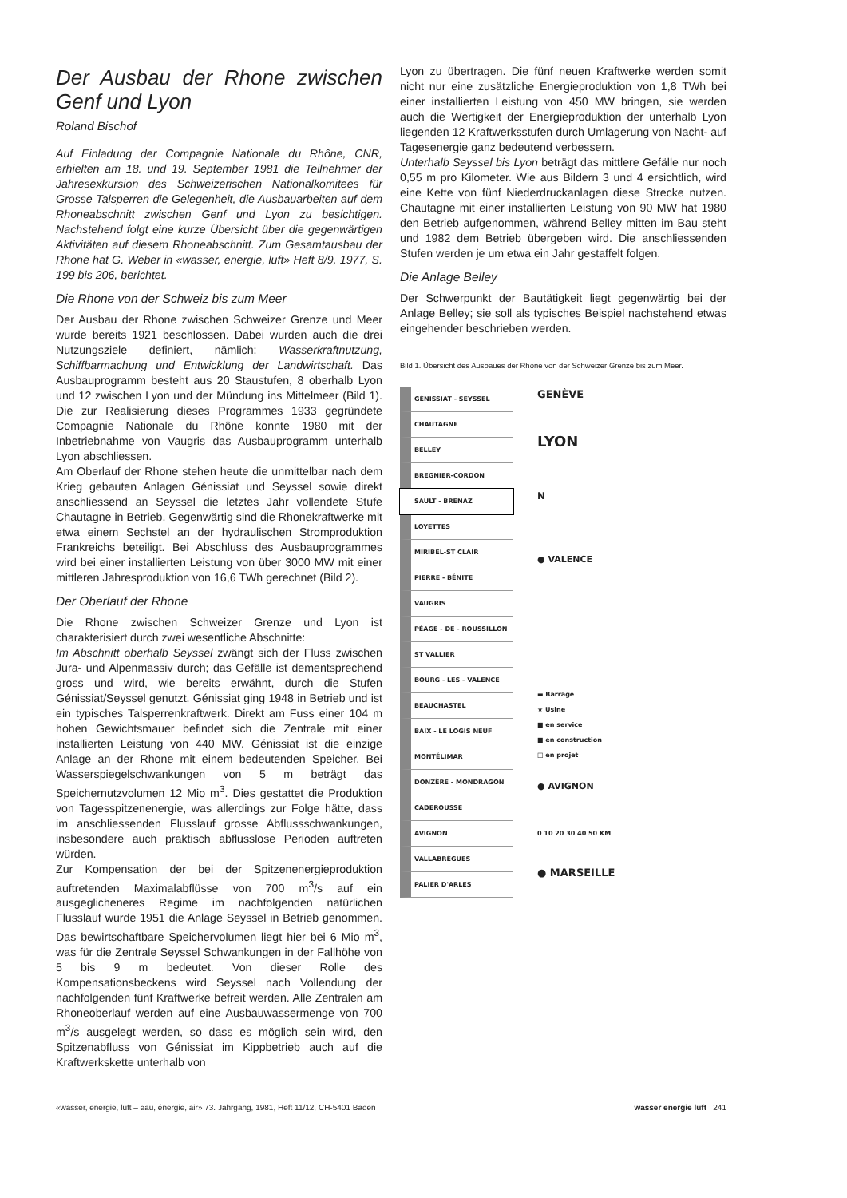Der Ausbau der Rhone zwischen Genf und Lyon
Roland Bischof
Auf Einladung der Compagnie Nationale du Rhône, CNR, erhielten am 18. und 19. September 1981 die Teilnehmer der Jahresexkursion des Schweizerischen Nationalkomitees für Grosse Talsperren die Gelegenheit, die Ausbauarbeiten auf dem Rhoneabschnitt zwischen Genf und Lyon zu besichtigen. Nachstehend folgt eine kurze Übersicht über die gegenwärtigen Aktivitäten auf diesem Rhoneabschnitt. Zum Gesamtausbau der Rhone hat G. Weber in «wasser, energie, luft» Heft 8/9, 1977, S. 199 bis 206, berichtet.
Die Rhone von der Schweiz bis zum Meer
Der Ausbau der Rhone zwischen Schweizer Grenze und Meer wurde bereits 1921 beschlossen. Dabei wurden auch die drei Nutzungsziele definiert, nämlich: Wasserkraftnutzung, Schiffbarmachung und Entwicklung der Landwirtschaft. Das Ausbauprogramm besteht aus 20 Staustufen, 8 oberhalb Lyon und 12 zwischen Lyon und der Mündung ins Mittelmeer (Bild 1). Die zur Realisierung dieses Programmes 1933 gegründete Compagnie Nationale du Rhône konnte 1980 mit der Inbetriebnahme von Vaugris das Ausbauprogramm unterhalb Lyon abschliessen.
Am Oberlauf der Rhone stehen heute die unmittelbar nach dem Krieg gebauten Anlagen Génissiat und Seyssel sowie direkt anschliessend an Seyssel die letztes Jahr vollendete Stufe Chautagne in Betrieb. Gegenwärtig sind die Rhonekraftwerke mit etwa einem Sechstel an der hydraulischen Stromproduktion Frankreichs beteiligt. Bei Abschluss des Ausbauprogrammes wird bei einer installierten Leistung von über 3000 MW mit einer mittleren Jahresproduktion von 16,6 TWh gerechnet (Bild 2).
Der Oberlauf der Rhone
Die Rhone zwischen Schweizer Grenze und Lyon ist charakterisiert durch zwei wesentliche Abschnitte:
Im Abschnitt oberhalb Seyssel zwängt sich der Fluss zwischen Jura- und Alpenmassiv durch; das Gefälle ist dementsprechend gross und wird, wie bereits erwähnt, durch die Stufen Génissiat/Seyssel genutzt. Génissiat ging 1948 in Betrieb und ist ein typisches Talsperrenkraftwerk. Direkt am Fuss einer 104 m hohen Gewichtsmauer befindet sich die Zentrale mit einer installierten Leistung von 440 MW. Génissiat ist die einzige Anlage an der Rhone mit einem bedeutenden Speicher. Bei Wasserspiegelschwankungen von 5 m beträgt das Speichernutzvolumen 12 Mio m<sup>3</sup>. Dies gestattet die Produktion von Tagesspitzenenergie, was allerdings zur Folge hätte, dass im anschliessenden Flusslauf grosse Abflussschwankungen, insbesondere auch praktisch abflusslose Perioden auftreten würden.
Zur Kompensation der bei der Spitzenenergieproduktion auftretenden Maximalabflüsse von 700 m<sup>3</sup>/s auf ein ausgeglicheneres Regime im nachfolgenden natürlichen Flusslauf wurde 1951 die Anlage Seyssel in Betrieb genommen. Das bewirtschaftbare Speichervolumen liegt hier bei 6 Mio m<sup>3</sup>, was für die Zentrale Seyssel Schwankungen in der Fallhöhe von 5 bis 9 m bedeutet. Von dieser Rolle des Kompensationsbeckens wird Seyssel nach Vollendung der nachfolgenden fünf Kraftwerke befreit werden. Alle Zentralen am Rhoneoberlauf werden auf eine Ausbauwassermenge von 700 m<sup>3</sup>/s ausgelegt werden, so dass es möglich sein wird, den Spitzenabfluss von Génissiat im Kippbetrieb auch auf die Kraftwerkskette unterhalb von
Lyon zu übertragen. Die fünf neuen Kraftwerke werden somit nicht nur eine zusätzliche Energieproduktion von 1,8 TWh bei einer installierten Leistung von 450 MW bringen, sie werden auch die Wertigkeit der Energieproduktion der unterhalb Lyon liegenden 12 Kraftwerksstufen durch Umlagerung von Nacht- auf Tagesenergie ganz bedeutend verbessern.
Unterhalb Seyssel bis Lyon beträgt das mittlere Gefälle nur noch 0,55 m pro Kilometer. Wie aus Bildern 3 und 4 ersichtlich, wird eine Kette von fünf Niederdruckanlagen diese Strecke nutzen. Chautagne mit einer installierten Leistung von 90 MW hat 1980 den Betrieb aufgenommen, während Belley mitten im Bau steht und 1982 dem Betrieb übergeben wird. Die anschliessenden Stufen werden je um etwa ein Jahr gestaffelt folgen.
Die Anlage Belley
Der Schwerpunkt der Bautätigkeit liegt gegenwärtig bei der Anlage Belley; sie soll als typisches Beispiel nachstehend etwas eingehender beschrieben werden.
Bild 1. Übersicht des Ausbaues der Rhone von der Schweizer Grenze bis zum Meer.
GÉNISSIAT - SEYSSEL
CHAUTAGNE
BELLEY
BREGNIER-CORDON
SAULT - BRENAZ
LOYETTES
MIRIBEL-ST CLAIR
PIERRE - BÉNITE
VAUGRIS
PÉAGE - DE - ROUSSILLON
ST VALLIER
BOURG - LES - VALENCE
BEAUCHASTEL
BAIX - LE LOGIS NEUF
MONTÉLIMAR
DONZÈRE - MONDRAGON
CADEROUSSE
AVIGNON
VALLABRÈGUES
PALIER D'ARLES
GENÈVE
LYON
N
● VALENCE
▬ Barrage
★ Usine
■ en service
■ en construction
□ en projet
● AVIGNON
0 10 20 30 40 50 KM
● MARSEILLE
«wasser, energie, luft – eau, énergie, air» 73. Jahrgang, 1981, Heft 11/12, CH-5401 Baden wasser energie luft 241